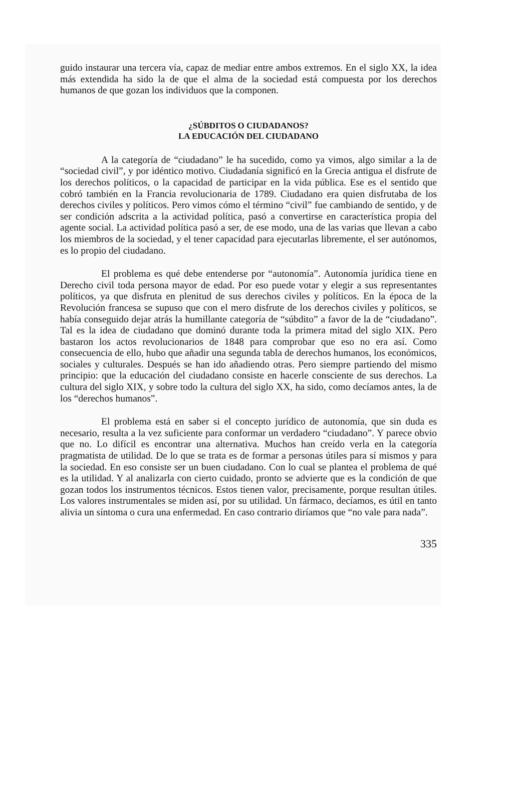guido instaurar una tercera vía, capaz de mediar entre ambos extremos. En el siglo XX, la idea más extendida ha sido la de que el alma de la sociedad está compuesta por los derechos humanos de que gozan los individuos que la componen.
¿SÚBDITOS O CIUDADANOS?
LA EDUCACIÓN DEL CIUDADANO
A la categoría de “ciudadano” le ha sucedido, como ya vimos, algo similar a la de “sociedad civil”, y por idéntico motivo. Ciudadanía significó en la Grecia antigua el disfrute de los derechos políticos, o la capacidad de participar en la vida pública. Ese es el sentido que cobró también en la Francia revolucionaria de 1789. Ciudadano era quien disfrutaba de los derechos civiles y políticos. Pero vimos cómo el término “civil” fue cambiando de sentido, y de ser condición adscrita a la actividad política, pasó a convertirse en característica propia del agente social. La actividad política pasó a ser, de ese modo, una de las varias que llevan a cabo los miembros de la sociedad, y el tener capacidad para ejecutarlas libremente, el ser autónomos, es lo propio del ciudadano.
El problema es qué debe entenderse por “autonomía”. Autonomía jurídica tiene en Derecho civil toda persona mayor de edad. Por eso puede votar y elegir a sus representantes políticos, ya que disfruta en plenitud de sus derechos civiles y políticos. En la época de la Revolución francesa se supuso que con el mero disfrute de los derechos civiles y políticos, se había conseguido dejar atrás la humillante categoría de “súbdito” a favor de la de “ciudadano”. Tal es la idea de ciudadano que dominó durante toda la primera mitad del siglo XIX. Pero bastaron los actos revolucionarios de 1848 para comprobar que eso no era así. Como consecuencia de ello, hubo que añadir una segunda tabla de derechos humanos, los económicos, sociales y culturales. Después se han ido añadiendo otras. Pero siempre partiendo del mismo principio: que la educación del ciudadano consiste en hacerle consciente de sus derechos. La cultura del siglo XIX, y sobre todo la cultura del siglo XX, ha sido, como decíamos antes, la de los “derechos humanos”.
El problema está en saber si el concepto jurídico de autonomía, que sin duda es necesario, resulta a la vez suficiente para conformar un verdadero “ciudadano”. Y parece obvio que no. Lo difícil es encontrar una alternativa. Muchos han creído verla en la categoría pragmatista de utilidad. De lo que se trata es de formar a personas útiles para sí mismos y para la sociedad. En eso consiste ser un buen ciudadano. Con lo cual se plantea el problema de qué es la utilidad. Y al analizarla con cierto cuidado, pronto se advierte que es la condición de que gozan todos los instrumentos técnicos. Estos tienen valor, precisamente, porque resultan útiles. Los valores instrumentales se miden así, por su utilidad. Un fármaco, decíamos, es útil en tanto alivia un síntoma o cura una enfermedad. En caso contrario diríamos que “no vale para nada”.
335